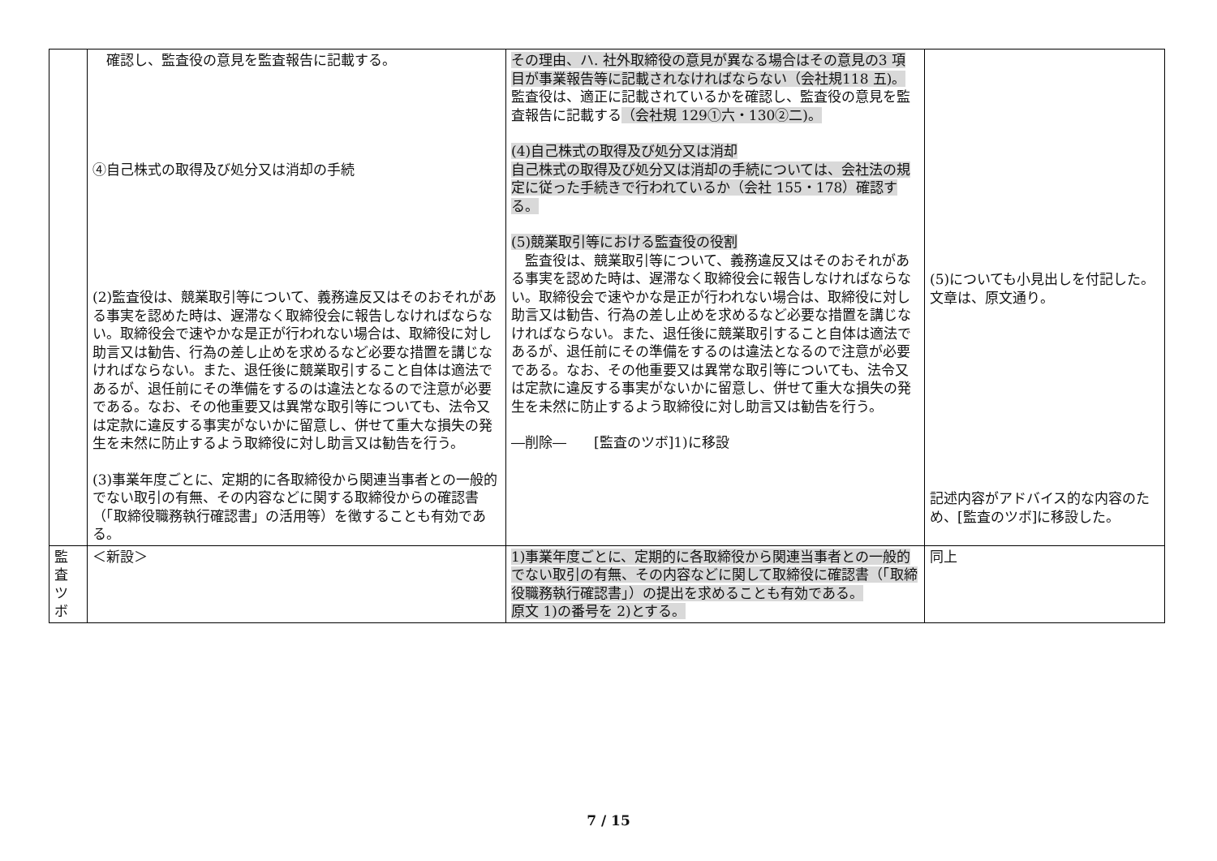| | 確認し、監査役の意見を監査報告に記載する。 ④自己株式の取得及び処分又は消却の手続 (2)監査役は、競業取引等について、義務違反又はそのおそれがある事実を認めた時は、遅滞なく取締役会に報告しなければならない。取締役会で速やかな是正が行われない場合は、取締役に対し助言又は勧告、行為の差し止めを求めるなど必要な措置を講じなければならない。また、退任後に競業取引すること自体は適法であるが、退任前にその準備をするのは違法となるので注意が必要である。なお、その他重要又は異常な取引等についても、法令又は定款に違反する事実がないかに留意し、併せて重大な損失の発生を未然に防止するよう取締役に対し助言又は勧告を行う。 (3)事業年度ごとに、定期的に各取締役から関連当事者との一般的でない取引の有無、その内容などに関する取締役からの確認書（「取締役職務執行確認書」の活用等）を徴することも有効である。 | その理由、ハ. 社外取締役の意見が異なる場合はその意見の3 項目が事業報告等に記載されなければならない（会社規118 五)。 監査役は、適正に記載されているかを確認し、監査役の意見を監査報告に記載する （会社規 129①六・130②二)。 (4)自己株式の取得及び処分又は消却 自己株式の取得及び処分又は消却の手続については、会社法の規定に従った手続きで行われているか（会社 155・178）確認する。 (5)競業取引等における監査役の役割 監査役は、競業取引等について、義務違反又はそのおそれがある事実を認めた時は、遅滞なく取締役会に報告しなければならない。取締役会で速やかな是正が行われない場合は、取締役に対し助言又は勧告、行為の差し止めを求めるなど必要な措置を講じなければならない。また、退任後に競業取引すること自体は適法であるが、退任前にその準備をするのは違法となるので注意が必要である。なお、その他重要又は異常な取引等についても、法令又は定款に違反する事実がないかに留意し、併せて重大な損失の発生を未然に防止するよう取締役に対し助言又は勧告を行う。 ―削除― [監査のツボ]1)に移設 | (5)についても小見出しを付記した。文章は、原文通り。 記述内容がアドバイス的な内容のため、[監査のツボ]に移設した。 |
| 監 査 ツ ボ | ＜新設＞ | 1)事業年度ごとに、定期的に各取締役から関連当事者との一般的でない取引の有無、その内容などに関して取締役に確認書（「取締役職務執行確認書」）の提出を求めることも有効である。 原文 1)の番号を 2)とする。 | 同上 |
7 / 15